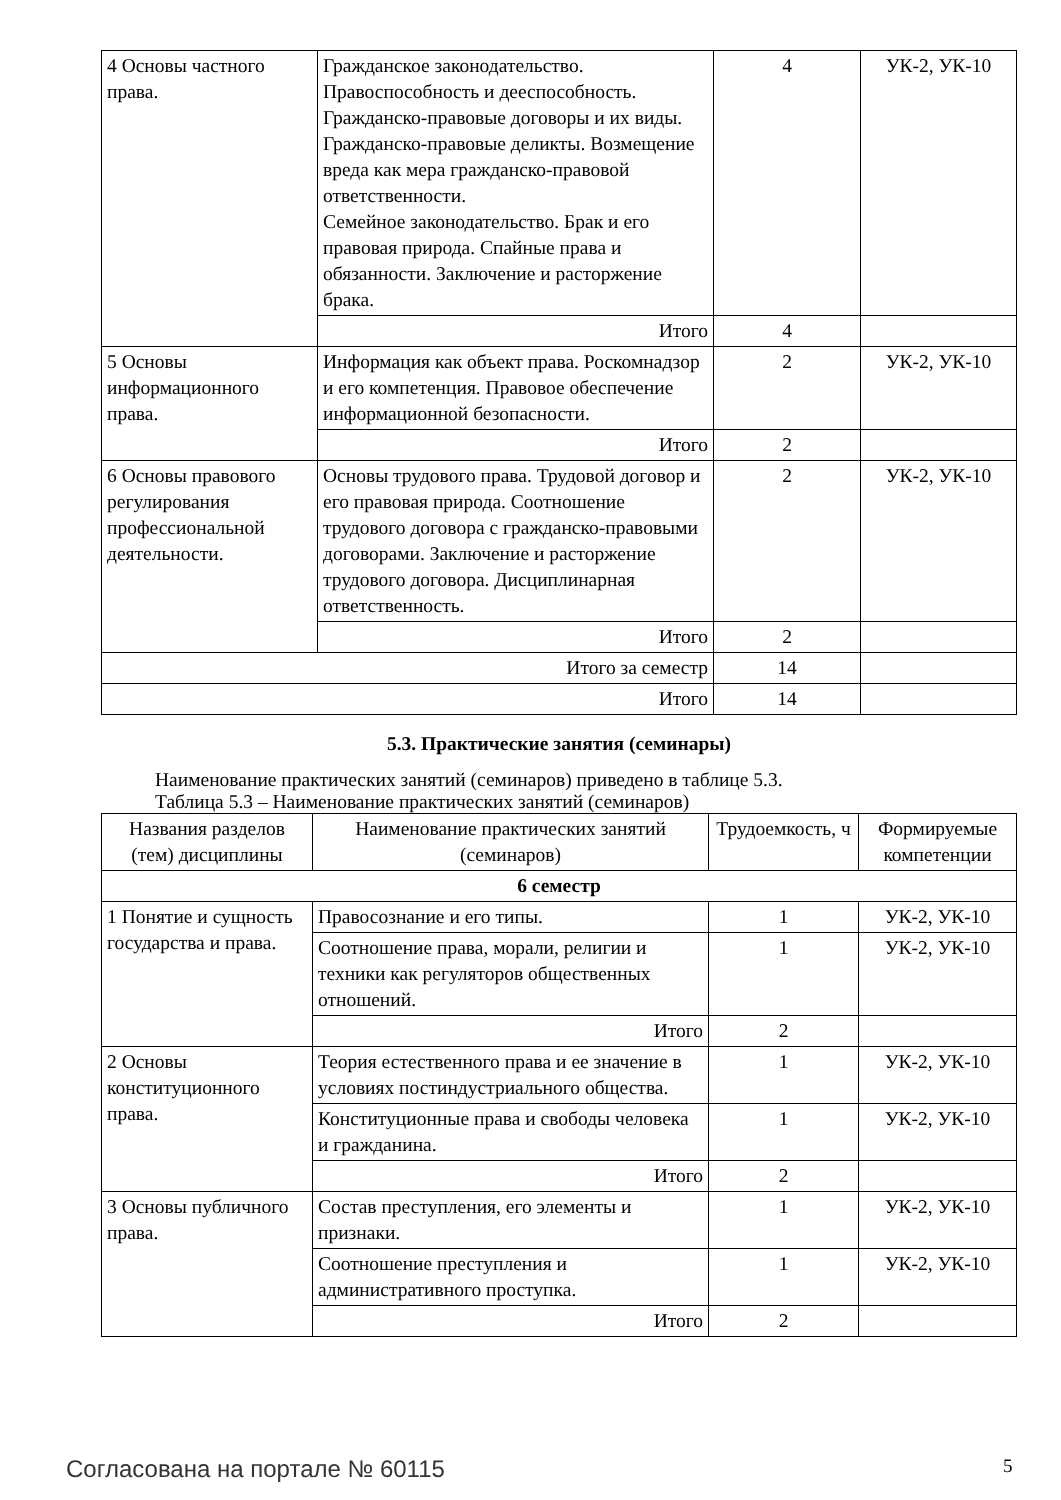| 4 Основы частного права. | Гражданское законодательство. Правоспособность и дееспособность. Гражданско-правовые договоры и их виды. Гражданско-правовые деликты. Возмещение вреда как мера гражданско-правовой ответственности. Семейное законодательство. Брак и его правовая природа. Спайные права и обязанности. Заключение и расторжение брака. | 4 | УК-2, УК-10 |
| | Итого | 4 | |
| 5 Основы информационного права. | Информация как объект права. Роскомнадзор и его компетенция. Правовое обеспечение информационной безопасности. | 2 | УК-2, УК-10 |
| | Итого | 2 | |
| 6 Основы правового регулирования профессиональной деятельности. | Основы трудового права. Трудовой договор и его правовая природа. Соотношение трудового договора с гражданско-правовыми договорами. Заключение и расторжение трудового договора. Дисциплинарная ответственность. | 2 | УК-2, УК-10 |
| | Итого | 2 | |
| Итого за семестр | | 14 | |
| Итого | | 14 | |
5.3. Практические занятия (семинары)
Наименование практических занятий (семинаров) приведено в таблице 5.3.
Таблица 5.3 – Наименование практических занятий (семинаров)
| Названия разделов (тем) дисциплины | Наименование практических занятий (семинаров) | Трудоемкость, ч | Формируемые компетенции |
| --- | --- | --- | --- |
| 6 семестр | | | |
| 1 Понятие и сущность государства и права. | Правосознание и его типы. | 1 | УК-2, УК-10 |
| | Соотношение права, морали, религии и техники как регуляторов общественных отношений. | 1 | УК-2, УК-10 |
| | Итого | 2 | |
| 2 Основы конституционного права. | Теория естественного права и ее значение в условиях постиндустриального общества. | 1 | УК-2, УК-10 |
| | Конституционные права и свободы человека и гражданина. | 1 | УК-2, УК-10 |
| | Итого | 2 | |
| 3 Основы публичного права. | Состав преступления, его элементы и признаки. | 1 | УК-2, УК-10 |
| | Соотношение преступления и административного проступка. | 1 | УК-2, УК-10 |
| | Итого | 2 | |
Согласована на портале № 60115 5